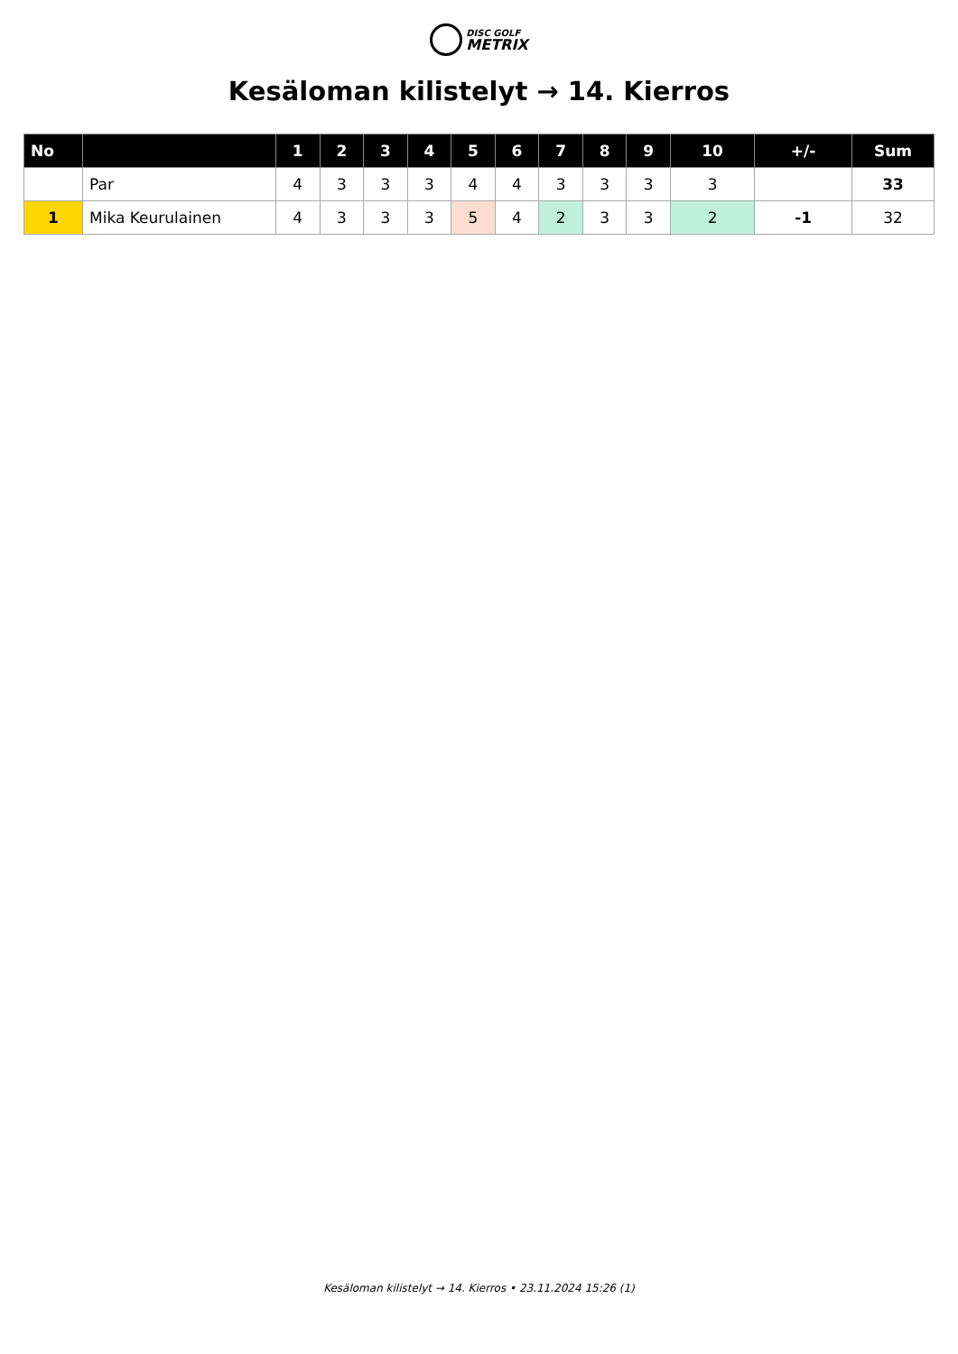DISC GOLF
METRIX
Kesäloman kilistelyt → 14. Kierros
| No | | 1 | 2 | 3 | 4 | 5 | 6 | 7 | 8 | 9 | 10 | +/- | Sum |
| --- | --- | --- | --- | --- | --- | --- | --- | --- | --- | --- | --- | --- | --- |
| | Par | 4 | 3 | 3 | 3 | 4 | 4 | 3 | 3 | 3 | 3 | | 33 |
| 1 | Mika Keurulainen | 4 | 3 | 3 | 3 | 5 | 4 | 2 | 3 | 3 | 2 | -1 | 32 |
Kesäloman kilistelyt → 14. Kierros • 23.11.2024 15:26 (1)